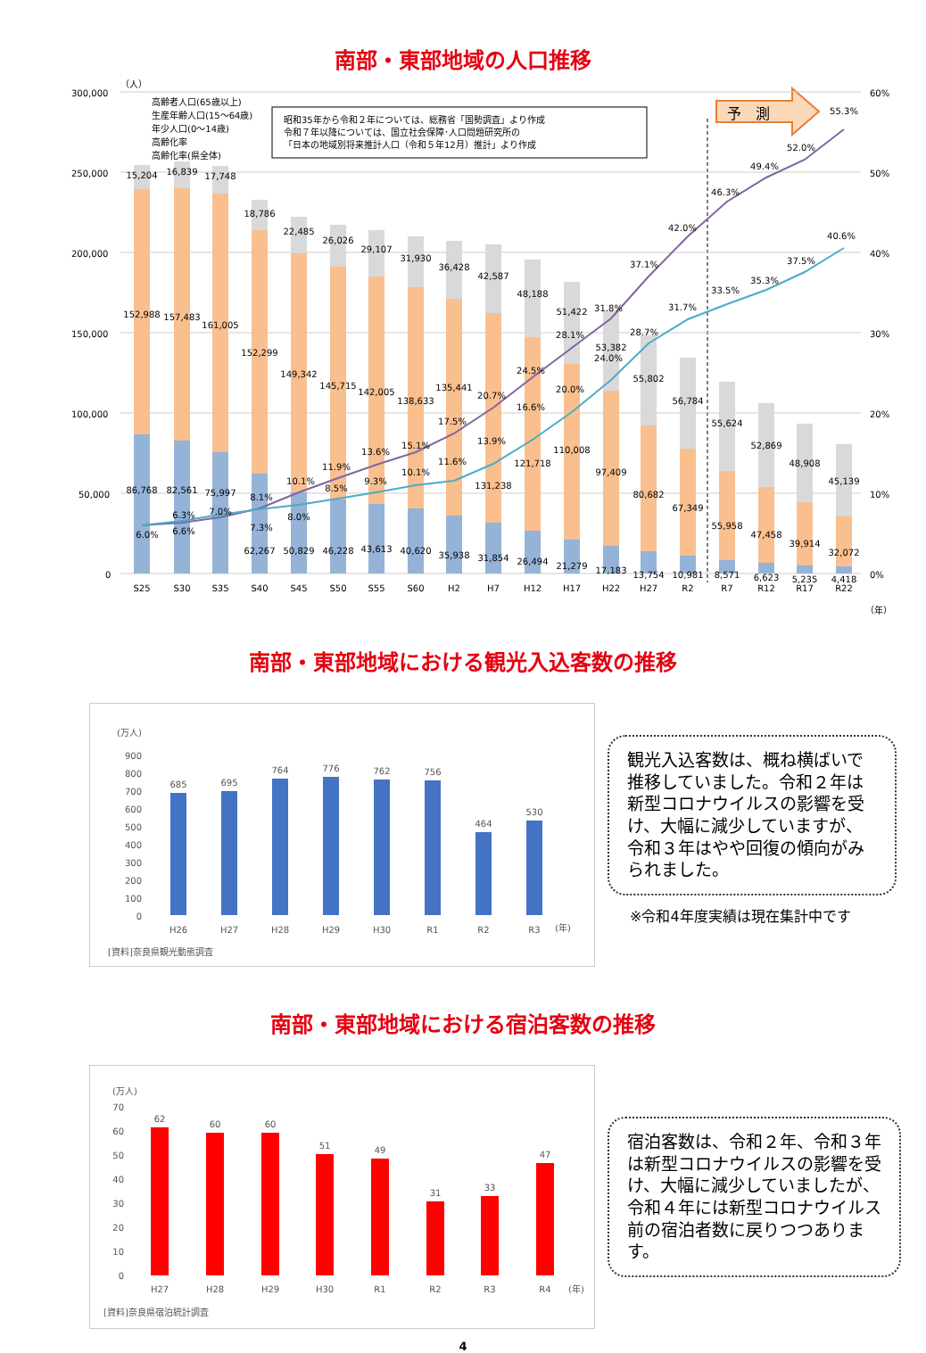南部・東部地域の人口推移
300,000
250,000
200,000
150,000
100,000
50,000
0
60%
50%
40%
30%
20%
10%
0%
（人）
高齢者人口(65歳以上)
生産年齢人口(15～64歳)
年少人口(0～14歳)
高齢化率
高齢化率(県全体)
昭和35年から令和２年については、総務省「国勢調査」より作成
令和７年以降については、国立社会保障･人口問題研究所の
「日本の地域別将来推計人口（令和５年12月）推計」より作成
予　測
15,204
16,839
17,748
18,786
22,485
26,026
29,107
31,930
36,428
42,587
48,188
51,422
53,382
55,802
56,784
55,624
52,869
48,908
45,139
152,988
157,483
161,005
152,299
149,342
145,715
142,005
138,633
135,441
131,238
121,718
110,008
97,409
80,682
67,349
55,958
47,458
39,914
32,072
86,768
82,561
75,997
62,267
50,829
46,228
43,613
40,620
35,938
31,854
26,494
21,279
17,183
13,754
10,981
8,571
6,623
5,235
4,418
6.0%
6.3%
7.0%
8.1%
10.1%
11.9%
13.6%
15.1%
17.5%
20.7%
24.5%
28.1%
31.8%
37.1%
42.0%
46.3%
49.4%
52.0%
55.3%
6.6%
7.3%
8.0%
8.5%
9.3%
10.1%
11.6%
13.9%
16.6%
20.0%
24.0%
28.7%
31.7%
33.5%
35.3%
37.5%
40.6%
S25
S30
S35
S40
S45
S50
S55
S60
H2
H7
H12
H17
H22
H27
R2
R7
R12
R17
R22
（年）
南部・東部地域における観光入込客数の推移
(万人)
900
800
700
600
500
400
300
200
100
0
685
695
764
776
762
756
464
530
H26
H27
H28
H29
H30
R1
R2
R3
(年)
[資料]奈良県観光動態調査
観光入込客数は、概ね横ばいで推移していました。令和２年は新型コロナウイルスの影響を受け、大幅に減少していますが、令和３年はやや回復の傾向がみられました。
※令和4年度実績は現在集計中です
南部・東部地域における宿泊客数の推移
(万人)
70
60
50
40
30
20
10
0
62
60
60
51
49
31
33
47
H27
H28
H29
H30
R1
R2
R3
R4
(年)
[資料]奈良県宿泊統計調査
宿泊客数は、令和２年、令和３年は新型コロナウイルスの影響を受け、大幅に減少していましたが、令和４年には新型コロナウイルス前の宿泊者数に戻りつつあります。
4